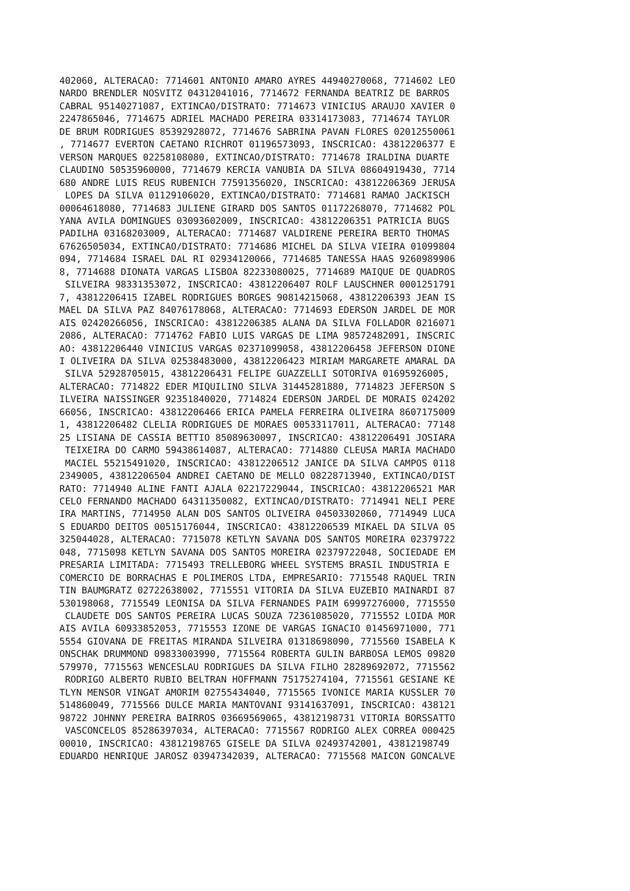402060, ALTERACAO: 7714601 ANTONIO AMARO AYRES 44940270068, 7714602 LEO
NARDO BRENDLER NOSVITZ 04312041016, 7714672 FERNANDA BEATRIZ DE BARROS
CABRAL 95140271087, EXTINCAO/DISTRATO: 7714673 VINICIUS ARAUJO XAVIER 0
2247865046, 7714675 ADRIEL MACHADO PEREIRA 03314173083, 7714674 TAYLOR
DE BRUM RODRIGUES 85392928072, 7714676 SABRINA PAVAN FLORES 02012550061
, 7714677 EVERTON CAETANO RICHROT 01196573093, INSCRICAO: 43812206377 E
VERSON MARQUES 02258108080, EXTINCAO/DISTRATO: 7714678 IRALDINA DUARTE
CLAUDINO 50535960000, 7714679 KERCIA VANUBIA DA SILVA 08604919430, 7714
680 ANDRE LUIS REUS RUBENICH 77591356020, INSCRICAO: 43812206369 JERUSA
 LOPES DA SILVA 01129106020, EXTINCAO/DISTRATO: 7714681 RAMAO JACKISCH
00064618080, 7714683 JULIENE GIRARD DOS SANTOS 01172268070, 7714682 POL
YANA AVILA DOMINGUES 03093602009, INSCRICAO: 43812206351 PATRICIA BUGS
PADILHA 03168203009, ALTERACAO: 7714687 VALDIRENE PEREIRA BERTO THOMAS
67626505034, EXTINCAO/DISTRATO: 7714686 MICHEL DA SILVA VIEIRA 01099804
094, 7714684 ISRAEL DAL RI 02934120066, 7714685 TANESSA HAAS 9260989906
8, 7714688 DIONATA VARGAS LISBOA 82233080025, 7714689 MAIQUE DE QUADROS
 SILVEIRA 98331353072, INSCRICAO: 43812206407 ROLF LAUSCHNER 0001251791
7, 43812206415 IZABEL RODRIGUES BORGES 90814215068, 43812206393 JEAN IS
MAEL DA SILVA PAZ 84076178068, ALTERACAO: 7714693 EDERSON JARDEL DE MOR
AIS 02420266056, INSCRICAO: 43812206385 ALANA DA SILVA FOLLADOR 0216071
2086, ALTERACAO: 7714762 FABIO LUIS VARGAS DE LIMA 98572482091, INSCRIC
AO: 43812206440 VINICIUS VARGAS 02371099058, 43812206458 JEFERSON DIONE
I OLIVEIRA DA SILVA 02538483000, 43812206423 MIRIAM MARGARETE AMARAL DA
 SILVA 52928705015, 43812206431 FELIPE GUAZZELLI SOTORIVA 01695926005,
ALTERACAO: 7714822 EDER MIQUILINO SILVA 31445281880, 7714823 JEFERSON S
ILVEIRA NAISSINGER 92351840020, 7714824 EDERSON JARDEL DE MORAIS 024202
66056, INSCRICAO: 43812206466 ERICA PAMELA FERREIRA OLIVEIRA 8607175009
1, 43812206482 CLELIA RODRIGUES DE MORAES 00533117011, ALTERACAO: 77148
25 LISIANA DE CASSIA BETTIO 85089630097, INSCRICAO: 43812206491 JOSIARA
 TEIXEIRA DO CARMO 59438614087, ALTERACAO: 7714880 CLEUSA MARIA MACHADO
 MACIEL 55215491020, INSCRICAO: 43812206512 JANICE DA SILVA CAMPOS 0118
2349005, 43812206504 ANDREI CAETANO DE MELLO 08228713940, EXTINCAO/DIST
RATO: 7714940 ALINE FANTI AJALA 02217229044, INSCRICAO: 43812206521 MAR
CELO FERNANDO MACHADO 64311350082, EXTINCAO/DISTRATO: 7714941 NELI PERE
IRA MARTINS, 7714950 ALAN DOS SANTOS OLIVEIRA 04503302060, 7714949 LUCA
S EDUARDO DEITOS 00515176044, INSCRICAO: 43812206539 MIKAEL DA SILVA 05
325044028, ALTERACAO: 7715078 KETLYN SAVANA DOS SANTOS MOREIRA 02379722
048, 7715098 KETLYN SAVANA DOS SANTOS MOREIRA 02379722048, SOCIEDADE EM
PRESARIA LIMITADA: 7715493 TRELLEBORG WHEEL SYSTEMS BRASIL INDUSTRIA E
COMERCIO DE BORRACHAS E POLIMEROS LTDA, EMPRESARIO: 7715548 RAQUEL TRIN
TIN BAUMGRATZ 02722638002, 7715551 VITORIA DA SILVA EUZEBIO MAINARDI 87
530198068, 7715549 LEONISA DA SILVA FERNANDES PAIM 69997276000, 7715550
 CLAUDETE DOS SANTOS PEREIRA LUCAS SOUZA 72361085020, 7715552 LOIDA MOR
AIS AVILA 60933852053, 7715553 IZONE DE VARGAS IGNACIO 01456971000, 771
5554 GIOVANA DE FREITAS MIRANDA SILVEIRA 01318698090, 7715560 ISABELA K
ONSCHAK DRUMMOND 09833003990, 7715564 ROBERTA GULIN BARBOSA LEMOS 09820
579970, 7715563 WENCESLAU RODRIGUES DA SILVA FILHO 28289692072, 7715562
 RODRIGO ALBERTO RUBIO BELTRAN HOFFMANN 75175274104, 7715561 GESIANE KE
TLYN MENSOR VINGAT AMORIM 02755434040, 7715565 IVONICE MARIA KUSSLER 70
514860049, 7715566 DULCE MARIA MANTOVANI 93141637091, INSCRICAO: 438121
98722 JOHNNY PEREIRA BAIRROS 03669569065, 43812198731 VITORIA BORSSATTO
 VASCONCELOS 85286397034, ALTERACAO: 7715567 RODRIGO ALEX CORREA 000425
00010, INSCRICAO: 43812198765 GISELE DA SILVA 02493742001, 43812198749
EDUARDO HENRIQUE JAROSZ 03947342039, ALTERACAO: 7715568 MAICON GONCALVE